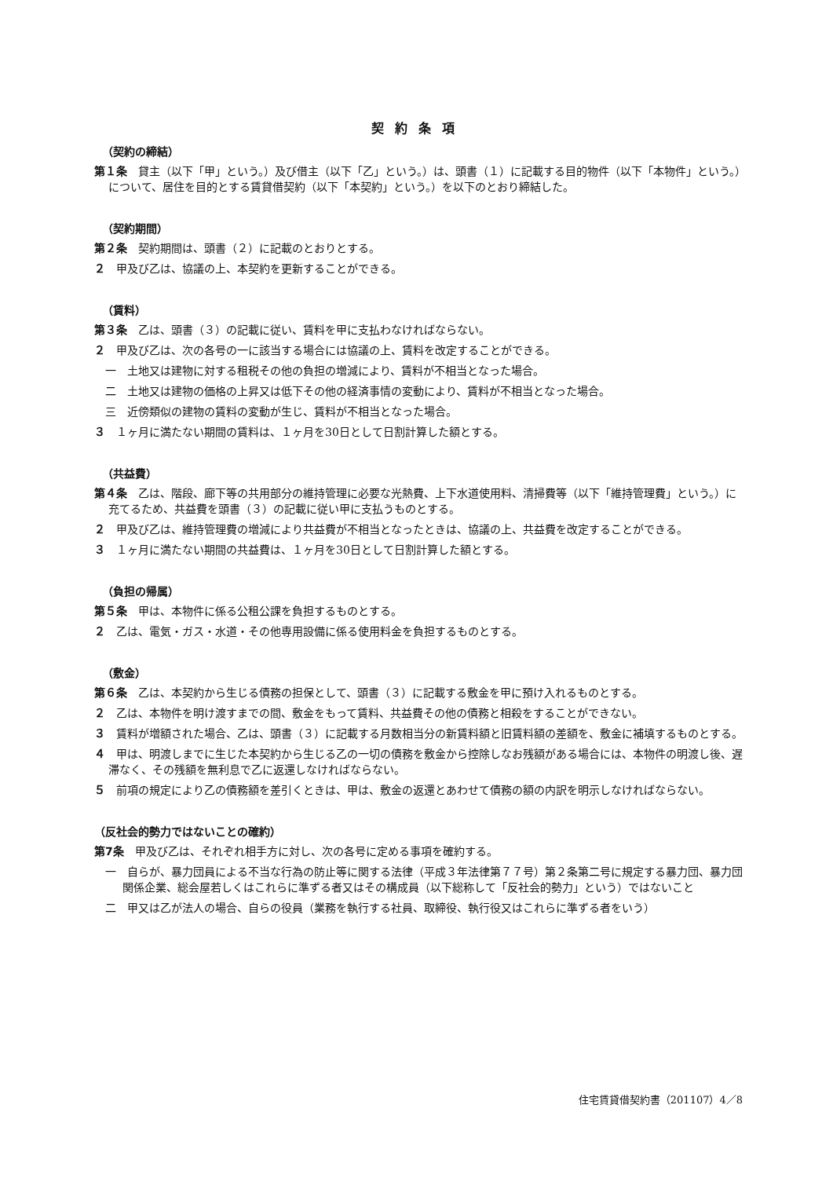契約条項
（契約の締結）
第１条　貸主（以下「甲」という。）及び借主（以下「乙」という。）は、頭書（１）に記載する目的物件（以下「本物件」という。）について、居住を目的とする賃貸借契約（以下「本契約」という。）を以下のとおり締結した。
（契約期間）
第２条　契約期間は、頭書（２）に記載のとおりとする。
２　甲及び乙は、協議の上、本契約を更新することができる。
（賃料）
第３条　乙は、頭書（３）の記載に従い、賃料を甲に支払わなければならない。
２　甲及び乙は、次の各号の一に該当する場合には協議の上、賃料を改定することができる。
一　土地又は建物に対する租税その他の負担の増減により、賃料が不相当となった場合。
二　土地又は建物の価格の上昇又は低下その他の経済事情の変動により、賃料が不相当となった場合。
三　近傍類似の建物の賃料の変動が生じ、賃料が不相当となった場合。
３　１ヶ月に満たない期間の賃料は、１ヶ月を30日として日割計算した額とする。
（共益費）
第４条　乙は、階段、廊下等の共用部分の維持管理に必要な光熱費、上下水道使用料、清掃費等（以下「維持管理費」という。）に充てるため、共益費を頭書（３）の記載に従い甲に支払うものとする。
２　甲及び乙は、維持管理費の増減により共益費が不相当となったときは、協議の上、共益費を改定することができる。
３　１ヶ月に満たない期間の共益費は、１ヶ月を30日として日割計算した額とする。
（負担の帰属）
第５条　甲は、本物件に係る公租公課を負担するものとする。
２　乙は、電気・ガス・水道・その他専用設備に係る使用料金を負担するものとする。
（敷金）
第６条　乙は、本契約から生じる債務の担保として、頭書（３）に記載する敷金を甲に預け入れるものとする。
２　乙は、本物件を明け渡すまでの間、敷金をもって賃料、共益費その他の債務と相殺をすることができない。
３　賃料が増額された場合、乙は、頭書（３）に記載する月数相当分の新賃料額と旧賃料額の差額を、敷金に補填するものとする。
４　甲は、明渡しまでに生じた本契約から生じる乙の一切の債務を敷金から控除しなお残額がある場合には、本物件の明渡し後、遅滞なく、その残額を無利息で乙に返還しなければならない。
５　前項の規定により乙の債務額を差引くときは、甲は、敷金の返還とあわせて債務の額の内訳を明示しなければならない。
（反社会的勢力ではないことの確約）
第7条　甲及び乙は、それぞれ相手方に対し、次の各号に定める事項を確約する。
一　自らが、暴力団員による不当な行為の防止等に関する法律（平成３年法律第７７号）第２条第二号に規定する暴力団、暴力団関係企業、総会屋若しくはこれらに準ずる者又はその構成員（以下総称して「反社会的勢力」という）ではないこと
二　甲又は乙が法人の場合、自らの役員（業務を執行する社員、取締役、執行役又はこれらに準ずる者をいう）
住宅賃貸借契約書（201107）4／8